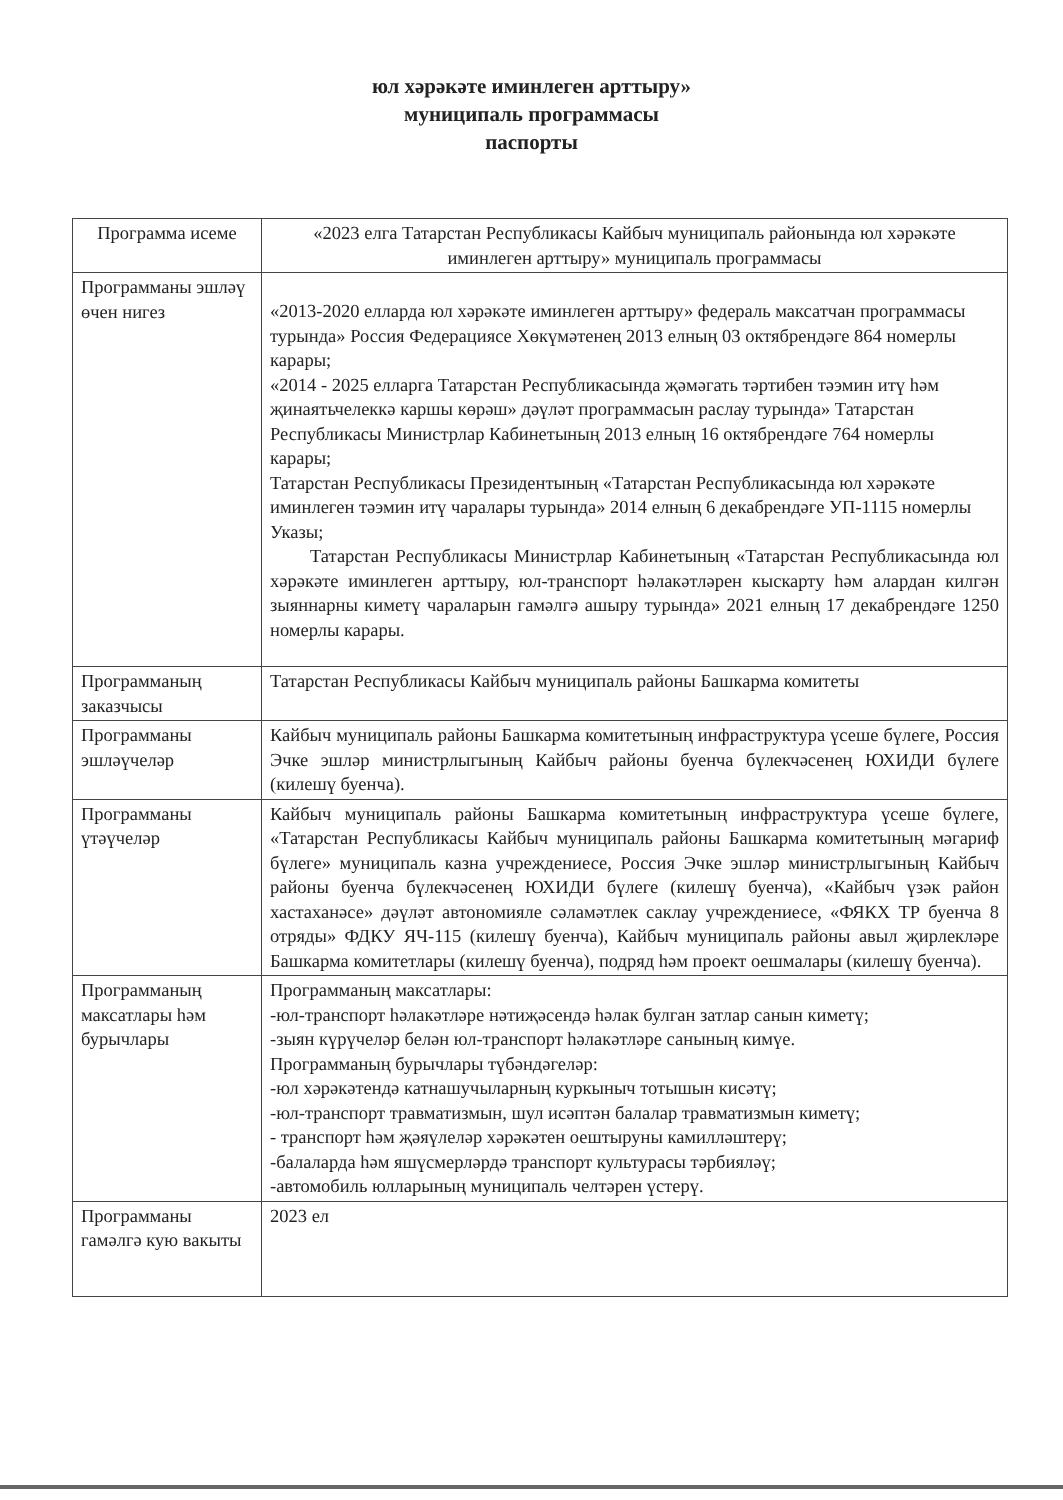юл хәрәкәте иминлеген арттыру»
муниципаль программасы
паспорты
| Программа исеме | «2023 елга Татарстан Республикасы Кайбыч муниципаль районында юл хәрәкәте иминлеген арттыру» муниципаль программасы |
| Программаны эшләү өчен нигез | «2013-2020 елларда юл хәрәкәте иминлеген арттыру» федераль максатчан программасы турында» Россия Федерациясе Хөкүмәтенең 2013 елның 03 октябрендәге 864 номерлы карары; «2014 - 2025 елларга Татарстан Республикасында җәмәгать тәртибен тәэмин итү һәм җинаятьчелеккә каршы көрәш» дәүләт программасын раслау турында» Татарстан Республикасы Министрлар Кабинетының 2013 елның 16 октябрендәге 764 номерлы карары; Татарстан Республикасы Президентының «Татарстан Республикасында юл хәрәкәте иминлеген тәэмин итү чаралары турында» 2014 елның 6 декабрендәге УП-1115 номерлы Указы; Татарстан Республикасы Министрлар Кабинетының «Татарстан Республикасында юл хәрәкәте иминлеген арттыру, юл-транспорт һәлакәтләрен кыскарту һәм алардан килгән зыяннарны киметү чараларын гамәлгә ашыру турында» 2021 елның 17 декабрендәге 1250 номерлы карары. |
| Программаның заказчысы | Татарстан Республикасы Кайбыч муниципаль районы Башкарма комитеты |
| Программаны эшләүчеләр | Кайбыч муниципаль районы Башкарма комитетының инфраструктура үсеше бүлеге, Россия Эчке эшләр министрлыгының Кайбыч районы буенча бүлекчәсенең ЮХИДИ бүлеге (килешү буенча). |
| Программаны үтәүчеләр | Кайбыч муниципаль районы Башкарма комитетының инфраструктура үсеше бүлеге, «Татарстан Республикасы Кайбыч муниципаль районы Башкарма комитетының мәгариф бүлеге» муниципаль казна учреждениесе, Россия Эчке эшләр министрлыгының Кайбыч районы буенча бүлекчәсенең ЮХИДИ бүлеге (килешү буенча), «Кайбыч үзәк район хастаханәсе» дәүләт автономияле сәламәтлек саклау учреждениесе, «ФЯКХ ТР буенча 8 отряды» ФДКУ ЯЧ-115 (килешү буенча), Кайбыч муниципаль районы авыл җирлекләре Башкарма комитетлары (килешү буенча), подряд һәм проект оешмалары (килешү буенча). |
| Программаның максатлары һәм бурычлары | Программаның максатлары: -юл-транспорт һәлакәтләре нәтиҗәсендә һәлак булган затлар санын киметү; -зыян күрүчеләр белән юл-транспорт һәлакәтләре санының кимүе. Программаның бурычлары түбәндәгеләр: -юл хәрәкәтендә катнашучыларның куркыныч тотышын кисәтү; -юл-транспорт травматизмын, шул исәптән балалар травматизмын киметү; - транспорт һәм җәяүлеләр хәрәкәтен оештыруны камилләштерү; -балаларда һәм яшүсмерләрдә транспорт культурасы тәрбияләү; -автомобиль юлларының муниципаль челтәрен үстерү. |
| Программаны гамәлгә кую вакыты | 2023 ел |